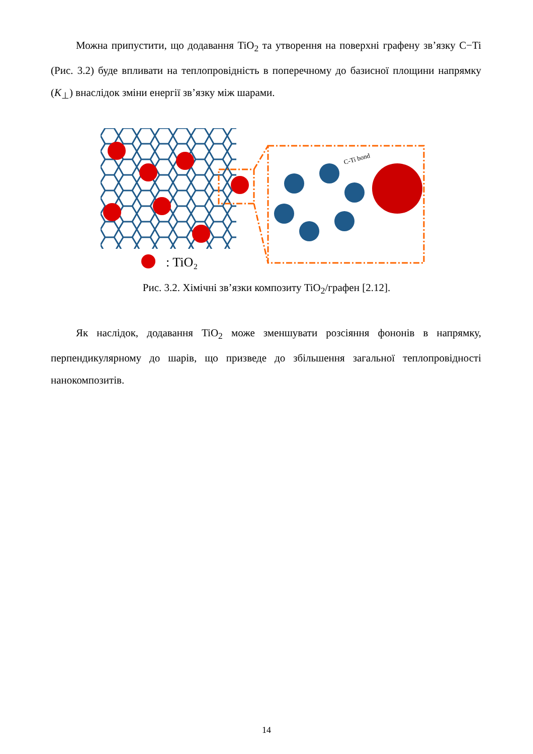Можна припустити, що додавання TiO<sub>2</sub> та утворення на поверхні графену зв’язку C−Ti (Рис. 3.2) буде впливати на теплопровідність в поперечному до базисної площини напрямку (K<sub>⊥</sub>) внаслідок зміни енергії зв’язку між шарами.
C-Ti bond
: TiO₂
Рис. 3.2. Хімічні зв’язки композиту TiO<sub>2</sub>/графен [2.12].
Як наслідок, додавання TiO<sub>2</sub> може зменшувати розсіяння фононів в напрямку, перпендикулярному до шарів, що призведе до збільшення загальної теплопровідності нанокомпозитів.
14